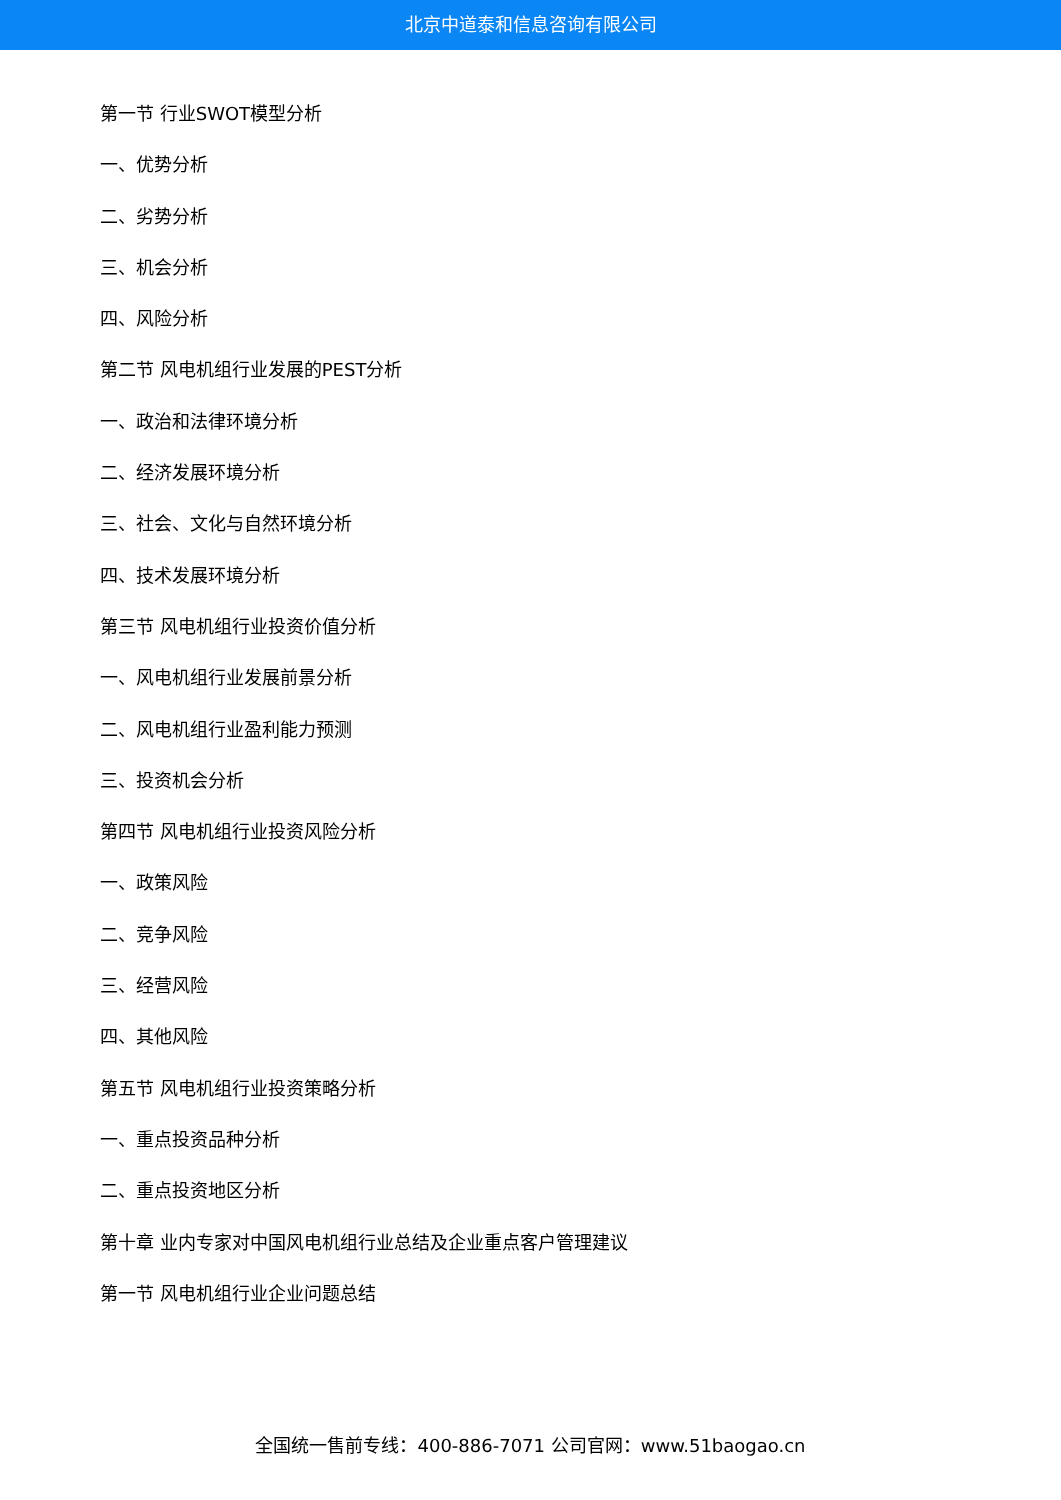北京中道泰和信息咨询有限公司
第一节 行业SWOT模型分析
一、优势分析
二、劣势分析
三、机会分析
四、风险分析
第二节 风电机组行业发展的PEST分析
一、政治和法律环境分析
二、经济发展环境分析
三、社会、文化与自然环境分析
四、技术发展环境分析
第三节 风电机组行业投资价值分析
一、风电机组行业发展前景分析
二、风电机组行业盈利能力预测
三、投资机会分析
第四节 风电机组行业投资风险分析
一、政策风险
二、竞争风险
三、经营风险
四、其他风险
第五节 风电机组行业投资策略分析
一、重点投资品种分析
二、重点投资地区分析
第十章 业内专家对中国风电机组行业总结及企业重点客户管理建议
第一节 风电机组行业企业问题总结
全国统一售前专线：400-886-7071 公司官网：www.51baogao.cn